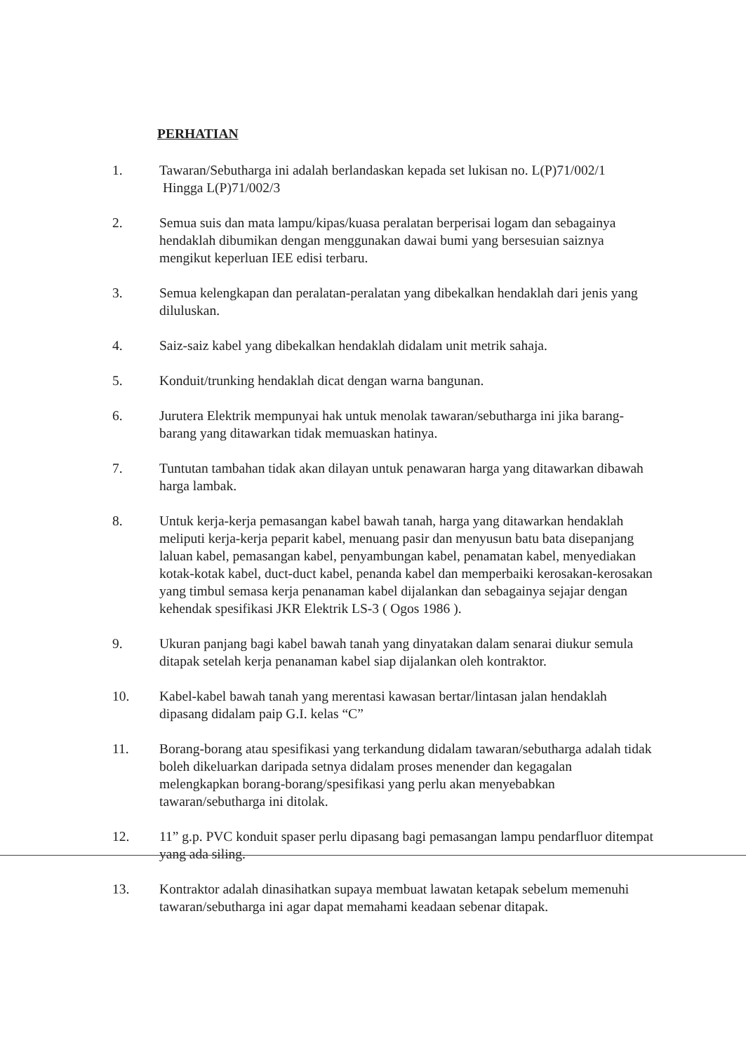PERHATIAN
1. Tawaran/Sebutharga ini adalah berlandaskan kepada set lukisan no. L(P)71/002/1
Hingga L(P)71/002/3
2. Semua suis dan mata lampu/kipas/kuasa peralatan berperisai logam dan sebagainya hendaklah dibumikan dengan menggunakan dawai bumi yang bersesuian saiznya mengikut keperluan IEE edisi terbaru.
3. Semua kelengkapan dan peralatan-peralatan yang dibekalkan hendaklah dari jenis yang diluluskan.
4. Saiz-saiz kabel yang dibekalkan hendaklah didalam unit metrik sahaja.
5. Konduit/trunking hendaklah dicat dengan warna bangunan.
6. Jurutera Elektrik mempunyai hak untuk menolak tawaran/sebutharga ini jika barang-barang yang ditawarkan tidak memuaskan hatinya.
7. Tuntutan tambahan tidak akan dilayan untuk penawaran harga yang ditawarkan dibawah harga lambak.
8. Untuk kerja-kerja pemasangan kabel bawah tanah, harga yang ditawarkan hendaklah meliputi kerja-kerja peparit kabel, menuang pasir dan menyusun batu bata disepanjang laluan kabel, pemasangan kabel, penyambungan kabel, penamatan kabel, menyediakan kotak-kotak kabel, duct-duct kabel, penanda kabel dan memperbaiki kerosakan-kerosakan yang timbul semasa kerja penanaman kabel dijalankan dan sebagainya sejajar dengan kehendak spesifikasi JKR Elektrik LS-3 ( Ogos 1986 ).
9. Ukuran panjang bagi kabel bawah tanah yang dinyatakan dalam senarai diukur semula ditapak setelah kerja penanaman kabel siap dijalankan oleh kontraktor.
10. Kabel-kabel bawah tanah yang merentasi kawasan bertar/lintasan jalan hendaklah dipasang didalam paip G.I. kelas “C”
11. Borang-borang atau spesifikasi yang terkandung didalam tawaran/sebutharga adalah tidak boleh dikeluarkan daripada setnya didalam proses menender dan kegagalan melengkapkan borang-borang/spesifikasi yang perlu akan menyebabkan tawaran/sebutharga ini ditolak.
12. 11” g.p. PVC konduit spaser perlu dipasang bagi pemasangan lampu pendarfluor ditempat yang ada siling.
13. Kontraktor adalah dinasihatkan supaya membuat lawatan ketapak sebelum memenuhi tawaran/sebutharga ini agar dapat memahami keadaan sebenar ditapak.